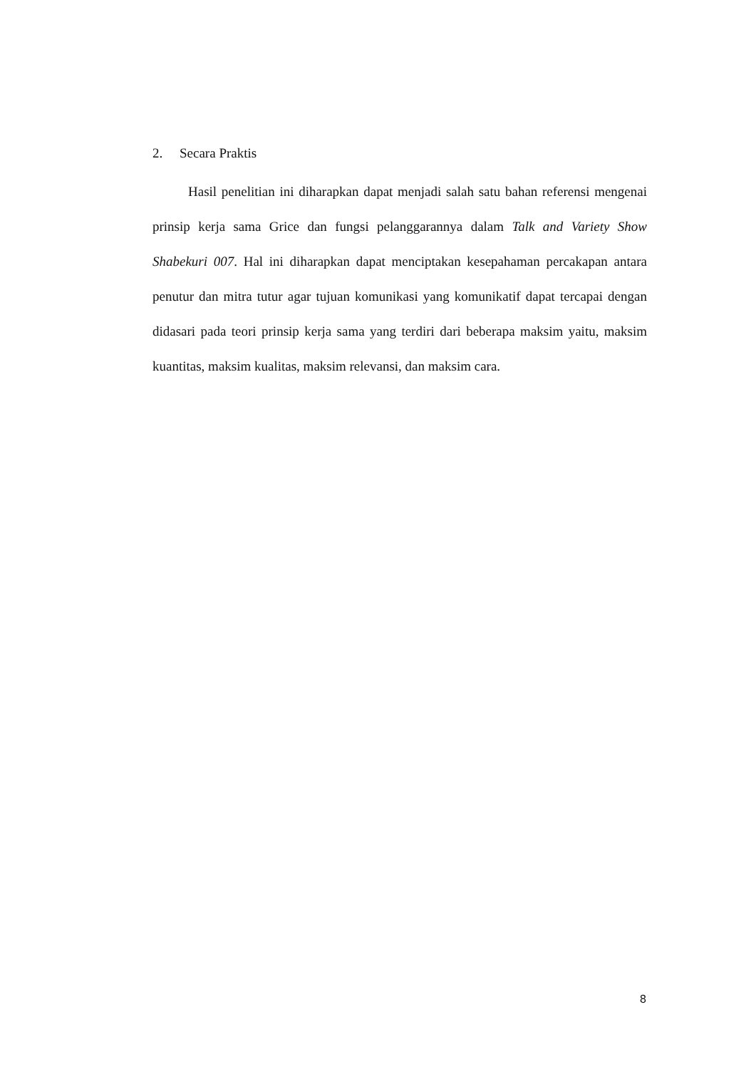2. Secara Praktis
Hasil penelitian ini diharapkan dapat menjadi salah satu bahan referensi mengenai prinsip kerja sama Grice dan fungsi pelanggarannya dalam Talk and Variety Show Shabekuri 007. Hal ini diharapkan dapat menciptakan kesepahaman percakapan antara penutur dan mitra tutur agar tujuan komunikasi yang komunikatif dapat tercapai dengan didasari pada teori prinsip kerja sama yang terdiri dari beberapa maksim yaitu, maksim kuantitas, maksim kualitas, maksim relevansi, dan maksim cara.
8